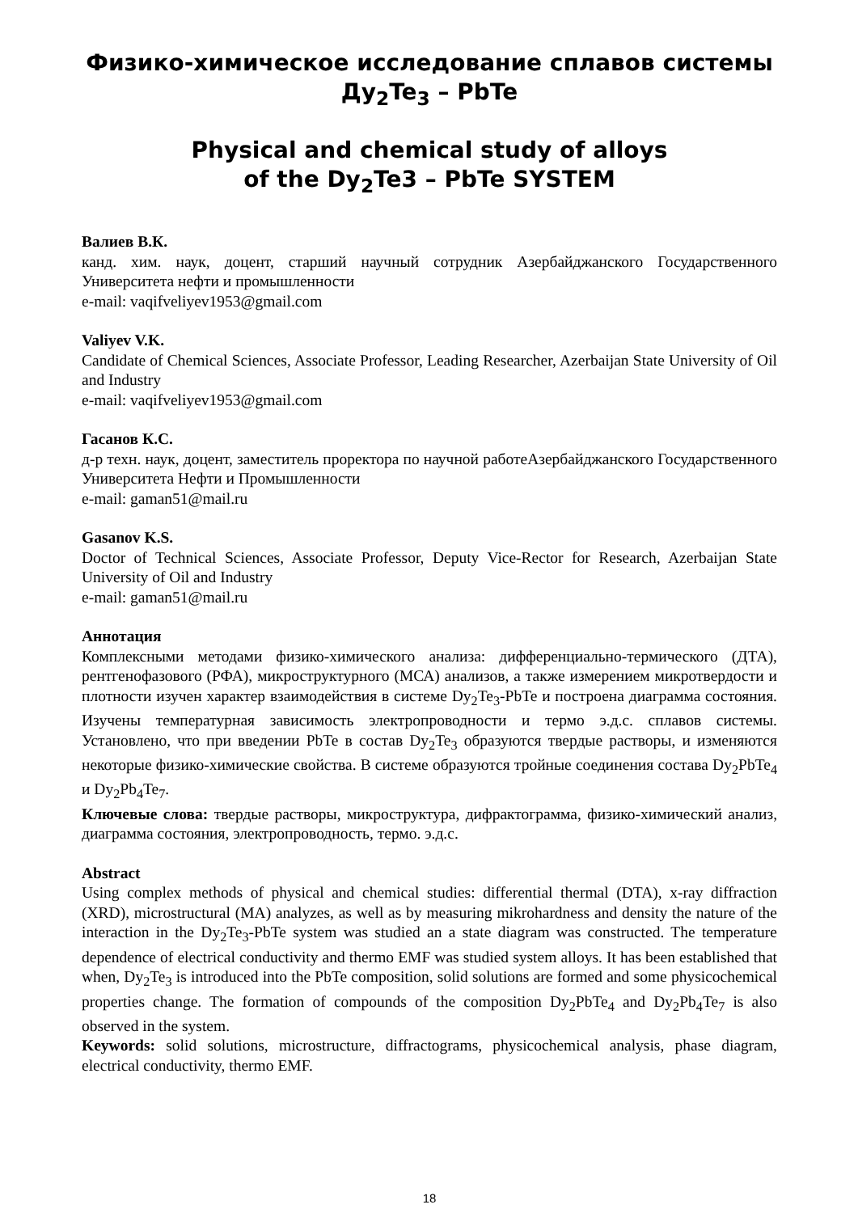Физико-химическое исследование сплавов системы
Ду<sub>2</sub>Te<sub>3</sub> – PbTe
Physical and chemical study of alloys
of the Dy<sub>2</sub>Te3 – PbTe SYSTEM
Валиев В.К.
канд. хим. наук, доцент, старший научный сотрудник Азербайджанского Государственного Университета нефти и промышленности
e-mail: vaqifveliyev1953@gmail.com
Valiyev V.K.
Candidate of Chemical Sciences, Associate Professor, Leading Researcher, Azerbaijan State University of Oil and Industry
e-mail: vaqifveliyev1953@gmail.com
Гасанов К.С.
д-р техн. наук, доцент, заместитель проректора по научной работеАзербайджанского Государственного Университета Нефти и Промышленности
e-mail: gaman51@mail.ru
Gasanov K.S.
Doctor of Technical Sciences, Associate Professor, Deputy Vice-Rector for Research, Azerbaijan State University of Oil and Industry
e-mail: gaman51@mail.ru
Аннотация
Комплексными методами физико-химического анализа: дифференциально-термического (ДТА), рентгенофазового (РФА), микроструктурного (МСА) анализов, а также измерением микротвердости и плотности изучен характер взаимодействия в системе Dy<sub>2</sub>Te<sub>3</sub>-PbTe и построена диаграмма состояния. Изучены температурная зависимость электропроводности и термо э.д.с. сплавов системы. Установлено, что при введении PbTe в состав Dy<sub>2</sub>Te<sub>3</sub> образуются твердые растворы, и изменяются некоторые физико-химические свойства. В системе образуются тройные соединения состава Dy<sub>2</sub>PbTe<sub>4</sub> и Dy<sub>2</sub>Pb<sub>4</sub>Te<sub>7</sub>.
Ключевые слова: твердые растворы, микроструктура, дифрактограмма, физико-химический анализ, диаграмма состояния, электропроводность, термо. э.д.с.
Abstract
Using complex methods of physical and chemical studies: differential thermal (DTA), x-ray diffraction (XRD), microstructural (MA) analyzes, as well as by measuring mikrohardness and density the nature of the interaction in the Dy<sub>2</sub>Te<sub>3</sub>-PbTe system was studied an a state diagram was constructed. The temperature dependence of electrical conductivity and thermo EMF was studied system alloys. It has been established that when, Dy<sub>2</sub>Te<sub>3</sub> is introduced into the PbTe composition, solid solutions are formed and some physicochemical properties change. The formation of compounds of the composition Dy<sub>2</sub>PbTe<sub>4</sub> and Dy<sub>2</sub>Pb<sub>4</sub>Te<sub>7</sub> is also observed in the system.
Keywords: solid solutions, microstructure, diffractograms, physicochemical analysis, phase diagram, electrical conductivity, thermo EMF.
18